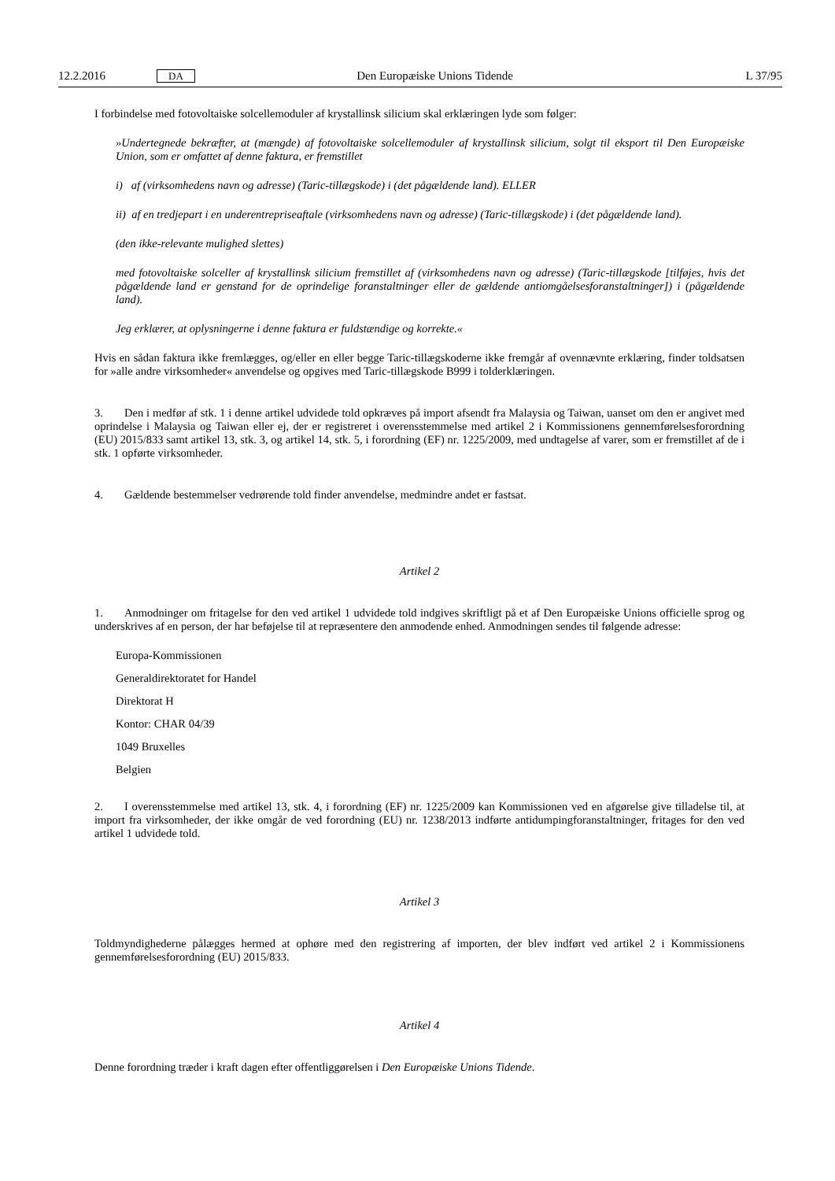12.2.2016 DA Den Europæiske Unions Tidende L 37/95
I forbindelse med fotovoltaiske solcellemoduler af krystallinsk silicium skal erklæringen lyde som følger:
»Undertegnede bekræfter, at (mængde) af fotovoltaiske solcellemoduler af krystallinsk silicium, solgt til eksport til Den Europæiske Union, som er omfattet af denne faktura, er fremstillet
i) af (virksomhedens navn og adresse) (Taric-tillægskode) i (det pågældende land). ELLER
ii) af en tredjepart i en underentrepriseaftale (virksomhedens navn og adresse) (Taric-tillægskode) i (det pågældende land).
(den ikke-relevante mulighed slettes)
med fotovoltaiske solceller af krystallinsk silicium fremstillet af (virksomhedens navn og adresse) (Taric-tillægskode [tilføjes, hvis det pågældende land er genstand for de oprindelige foranstaltninger eller de gældende antiomgåelsesforanstaltninger]) i (pågældende land).
Jeg erklærer, at oplysningerne i denne faktura er fuldstændige og korrekte.«
Hvis en sådan faktura ikke fremlægges, og/eller en eller begge Taric-tillægskoderne ikke fremgår af ovennævnte erklæring, finder toldsatsen for »alle andre virksomheder« anvendelse og opgives med Taric-tillægskode B999 i tolderklæringen.
3. Den i medfør af stk. 1 i denne artikel udvidede told opkræves på import afsendt fra Malaysia og Taiwan, uanset om den er angivet med oprindelse i Malaysia og Taiwan eller ej, der er registreret i overensstemmelse med artikel 2 i Kommissionens gennemførelsesforordning (EU) 2015/833 samt artikel 13, stk. 3, og artikel 14, stk. 5, i forordning (EF) nr. 1225/2009, med undtagelse af varer, som er fremstillet af de i stk. 1 opførte virksomheder.
4. Gældende bestemmelser vedrørende told finder anvendelse, medmindre andet er fastsat.
Artikel 2
1. Anmodninger om fritagelse for den ved artikel 1 udvidede told indgives skriftligt på et af Den Europæiske Unions officielle sprog og underskrives af en person, der har beføjelse til at repræsentere den anmodende enhed. Anmodningen sendes til følgende adresse:
Europa-Kommissionen
Generaldirektoratet for Handel
Direktorat H
Kontor: CHAR 04/39
1049 Bruxelles
Belgien
2. I overensstemmelse med artikel 13, stk. 4, i forordning (EF) nr. 1225/2009 kan Kommissionen ved en afgørelse give tilladelse til, at import fra virksomheder, der ikke omgår de ved forordning (EU) nr. 1238/2013 indførte antidumpingforanstaltninger, fritages for den ved artikel 1 udvidede told.
Artikel 3
Toldmyndighederne pålægges hermed at ophøre med den registrering af importen, der blev indført ved artikel 2 i Kommissionens gennemførelsesforordning (EU) 2015/833.
Artikel 4
Denne forordning træder i kraft dagen efter offentliggørelsen i Den Europæiske Unions Tidende.